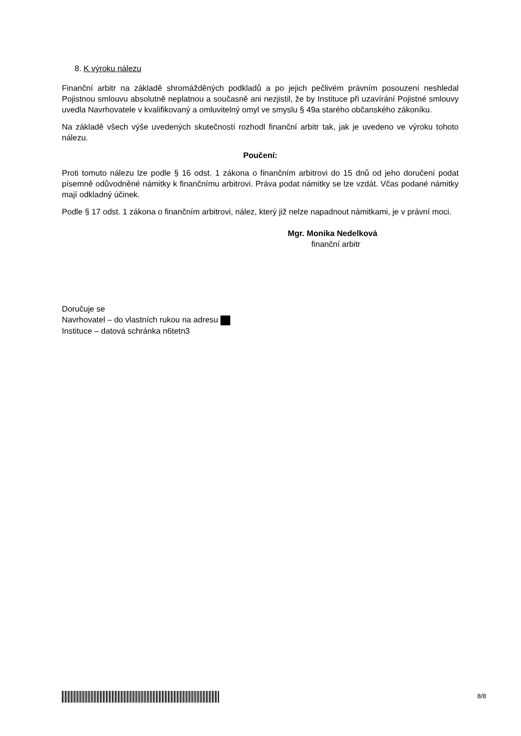8. K výroku nálezu
Finanční arbitr na základě shromážděných podkladů a po jejich pečlivém právním posouzení neshledal Pojistnou smlouvu absolutně neplatnou a současně ani nezjistil, že by Instituce při uzavírání Pojistné smlouvy uvedla Navrhovatele v kvalifikovaný a omluvitelný omyl ve smyslu § 49a starého občanského zákoníku.
Na základě všech výše uvedených skutečností rozhodl finanční arbitr tak, jak je uvedeno ve výroku tohoto nálezu.
Poučení:
Proti tomuto nálezu lze podle § 16 odst. 1 zákona o finančním arbitrovi do 15 dnů od jeho doručení podat písemně odůvodněné námitky k finančnímu arbitrovi. Práva podat námitky se lze vzdát. Včas podané námitky mají odkladný účinek.
Podle § 17 odst. 1 zákona o finančním arbitrovi, nález, který již nelze napadnout námitkami, je v právní moci.
Mgr. Monika Nedelková
finanční arbitr
Doručuje se
Navrhovatel – do vlastních rukou na adresu
Instituce – datová schránka n6tetn3
8/8